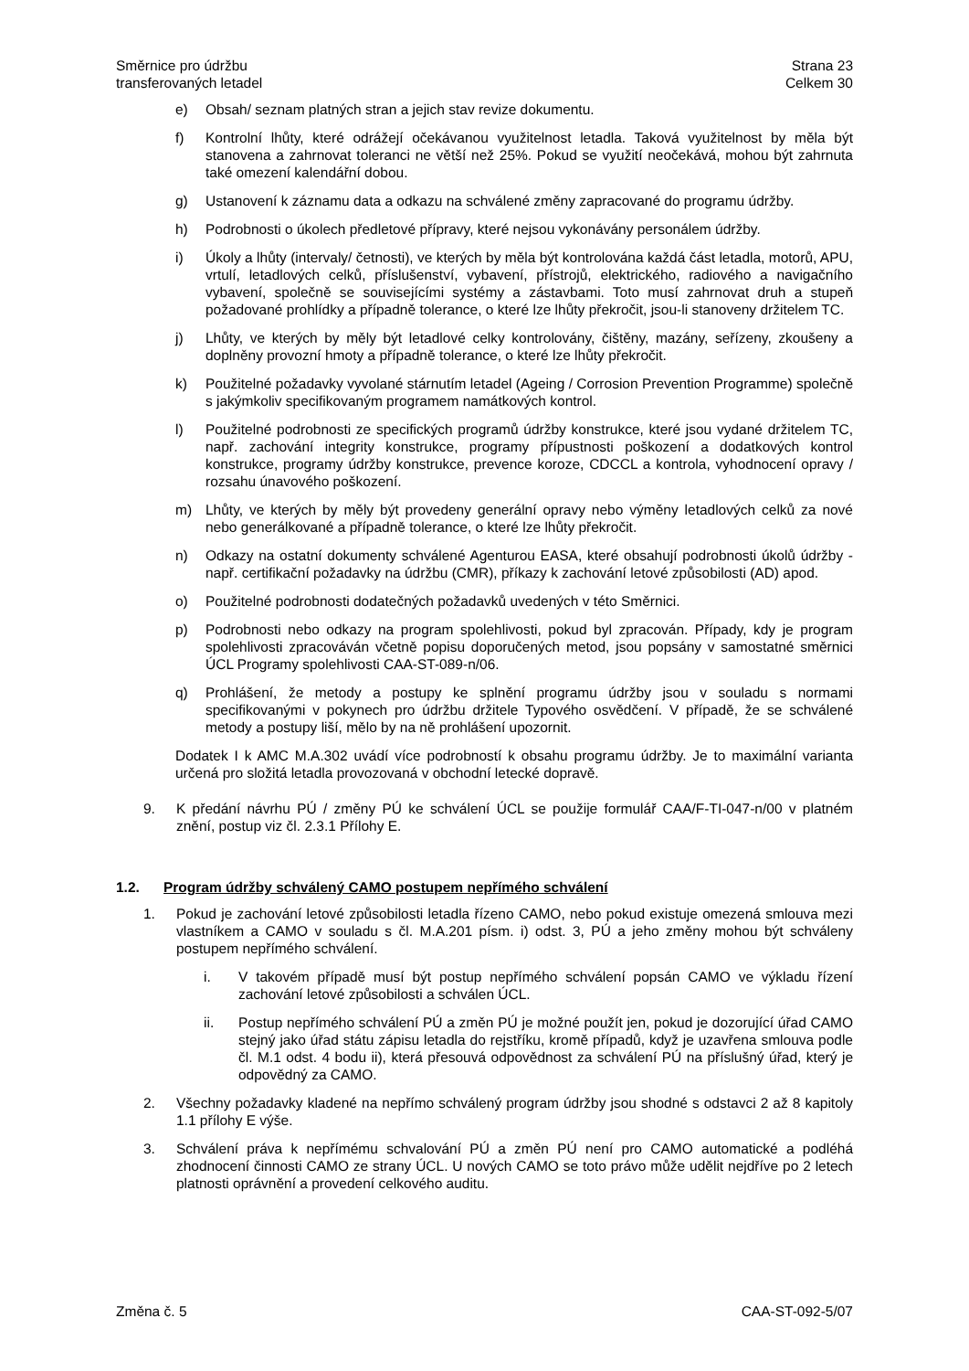Směrnice pro údržbu
transferovaných letadel
Strana 23
Celkem 30
e) Obsah/ seznam platných stran a jejich stav revize dokumentu.
f) Kontrolní lhůty, které odrážejí očekávanou využitelnost letadla. Taková využitelnost by měla být stanovena a zahrnovat toleranci ne větší než 25%. Pokud se využití neočekává, mohou být zahrnuta také omezení kalendářní dobou.
g) Ustanovení k záznamu data a odkazu na schválené změny zapracované do programu údržby.
h) Podrobnosti o úkolech předletové přípravy, které nejsou vykonávány personálem údržby.
i) Úkoly a lhůty (intervaly/ četnosti), ve kterých by měla být kontrolována každá část letadla, motorů, APU, vrtulí, letadlových celků, příslušenství, vybavení, přístrojů, elektrického, radiového a navigačního vybavení, společně se souvisejícími systémy a zástavbami. Toto musí zahrnovat druh a stupeň požadované prohlídky a případně tolerance, o které lze lhůty překročit, jsou-li stanoveny držitelem TC.
j) Lhůty, ve kterých by měly být letadlové celky kontrolovány, čištěny, mazány, seřízeny, zkoušeny a doplněny provozní hmoty a případně tolerance, o které lze lhůty překročit.
k) Použitelné požadavky vyvolané stárnutím letadel (Ageing / Corrosion Prevention Programme) společně s jakýmkoliv specifikovaným programem namátkových kontrol.
l) Použitelné podrobnosti ze specifických programů údržby konstrukce, které jsou vydané držitelem TC, např. zachování integrity konstrukce, programy přípustnosti poškození a dodatkových kontrol konstrukce, programy údržby konstrukce, prevence koroze, CDCCL a kontrola, vyhodnocení opravy / rozsahu únavového poškození.
m) Lhůty, ve kterých by měly být provedeny generální opravy nebo výměny letadlových celků za nové nebo generálkované a případně tolerance, o které lze lhůty překročit.
n) Odkazy na ostatní dokumenty schválené Agenturou EASA, které obsahují podrobnosti úkolů údržby - např. certifikační požadavky na údržbu (CMR), příkazy k zachování letové způsobilosti (AD) apod.
o) Použitelné podrobnosti dodatečných požadavků uvedených v této Směrnici.
p) Podrobnosti nebo odkazy na program spolehlivosti, pokud byl zpracován. Případy, kdy je program spolehlivosti zpracováván včetně popisu doporučených metod, jsou popsány v samostatné směrnici ÚCL Programy spolehlivosti CAA-ST-089-n/06.
q) Prohlášení, že metody a postupy ke splnění programu údržby jsou v souladu s normami specifikovanými v pokynech pro údržbu držitele Typového osvědčení. V případě, že se schválené metody a postupy liší, mělo by na ně prohlášení upozornit.
Dodatek I k AMC M.A.302 uvádí více podrobností k obsahu programu údržby. Je to maximální varianta určená pro složitá letadla provozovaná v obchodní letecké dopravě.
9. K předání návrhu PÚ / změny PÚ ke schválení ÚCL se použije formulář CAA/F-TI-047-n/00 v platném znění, postup viz čl. 2.3.1 Přílohy E.
1.2. Program údržby schválený CAMO postupem nepřímého schválení
1. Pokud je zachování letové způsobilosti letadla řízeno CAMO, nebo pokud existuje omezená smlouva mezi vlastníkem a CAMO v souladu s čl. M.A.201 písm. i) odst. 3, PÚ a jeho změny mohou být schváleny postupem nepřímého schválení.
i. V takovém případě musí být postup nepřímého schválení popsán CAMO ve výkladu řízení zachování letové způsobilosti a schválen ÚCL.
ii. Postup nepřímého schválení PÚ a změn PÚ je možné použít jen, pokud je dozorující úřad CAMO stejný jako úřad státu zápisu letadla do rejstříku, kromě případů, když je uzavřena smlouva podle čl. M.1 odst. 4 bodu ii), která přesouvá odpovědnost za schválení PÚ na příslušný úřad, který je odpovědný za CAMO.
2. Všechny požadavky kladené na nepřímo schválený program údržby jsou shodné s odstavci 2 až 8 kapitoly 1.1 přílohy E výše.
3. Schválení práva k nepřímému schvalování PÚ a změn PÚ není pro CAMO automatické a podléhá zhodnocení činnosti CAMO ze strany ÚCL. U nových CAMO se toto právo může udělit nejdříve po 2 letech platnosti oprávnění a provedení celkového auditu.
Změna č. 5 CAA-ST-092-5/07